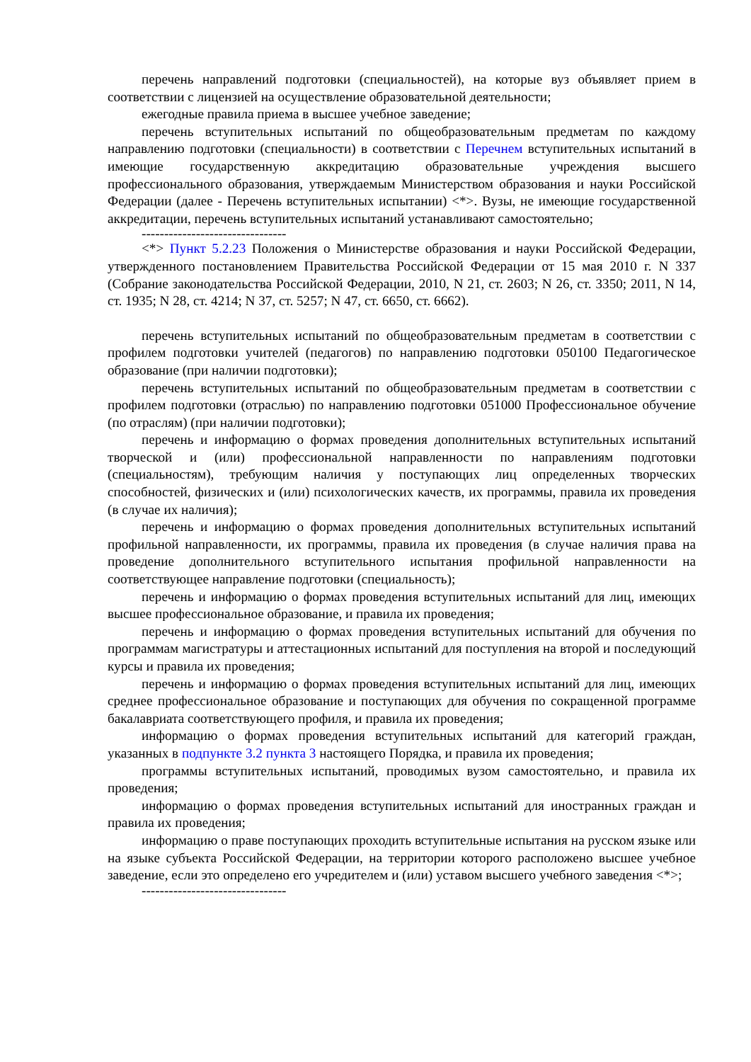перечень направлений подготовки (специальностей), на которые вуз объявляет прием в соответствии с лицензией на осуществление образовательной деятельности;
ежегодные правила приема в высшее учебное заведение;
перечень вступительных испытаний по общеобразовательным предметам по каждому направлению подготовки (специальности) в соответствии с Перечнем вступительных испытаний в имеющие государственную аккредитацию образовательные учреждения высшего профессионального образования, утверждаемым Министерством образования и науки Российской Федерации (далее - Перечень вступительных испытании) <*>. Вузы, не имеющие государственной аккредитации, перечень вступительных испытаний устанавливают самостоятельно;
--------------------------------
<*> Пункт 5.2.23 Положения о Министерстве образования и науки Российской Федерации, утвержденного постановлением Правительства Российской Федерации от 15 мая 2010 г. N 337 (Собрание законодательства Российской Федерации, 2010, N 21, ст. 2603; N 26, ст. 3350; 2011, N 14, ст. 1935; N 28, ст. 4214; N 37, ст. 5257; N 47, ст. 6650, ст. 6662).
перечень вступительных испытаний по общеобразовательным предметам в соответствии с профилем подготовки учителей (педагогов) по направлению подготовки 050100 Педагогическое образование (при наличии подготовки);
перечень вступительных испытаний по общеобразовательным предметам в соответствии с профилем подготовки (отраслью) по направлению подготовки 051000 Профессиональное обучение (по отраслям) (при наличии подготовки);
перечень и информацию о формах проведения дополнительных вступительных испытаний творческой и (или) профессиональной направленности по направлениям подготовки (специальностям), требующим наличия у поступающих лиц определенных творческих способностей, физических и (или) психологических качеств, их программы, правила их проведения (в случае их наличия);
перечень и информацию о формах проведения дополнительных вступительных испытаний профильной направленности, их программы, правила их проведения (в случае наличия права на проведение дополнительного вступительного испытания профильной направленности на соответствующее направление подготовки (специальность);
перечень и информацию о формах проведения вступительных испытаний для лиц, имеющих высшее профессиональное образование, и правила их проведения;
перечень и информацию о формах проведения вступительных испытаний для обучения по программам магистратуры и аттестационных испытаний для поступления на второй и последующий курсы и правила их проведения;
перечень и информацию о формах проведения вступительных испытаний для лиц, имеющих среднее профессиональное образование и поступающих для обучения по сокращенной программе бакалавриата соответствующего профиля, и правила их проведения;
информацию о формах проведения вступительных испытаний для категорий граждан, указанных в подпункте 3.2 пункта 3 настоящего Порядка, и правила их проведения;
программы вступительных испытаний, проводимых вузом самостоятельно, и правила их проведения;
информацию о формах проведения вступительных испытаний для иностранных граждан и правила их проведения;
информацию о праве поступающих проходить вступительные испытания на русском языке или на языке субъекта Российской Федерации, на территории которого расположено высшее учебное заведение, если это определено его учредителем и (или) уставом высшего учебного заведения <*>;
--------------------------------